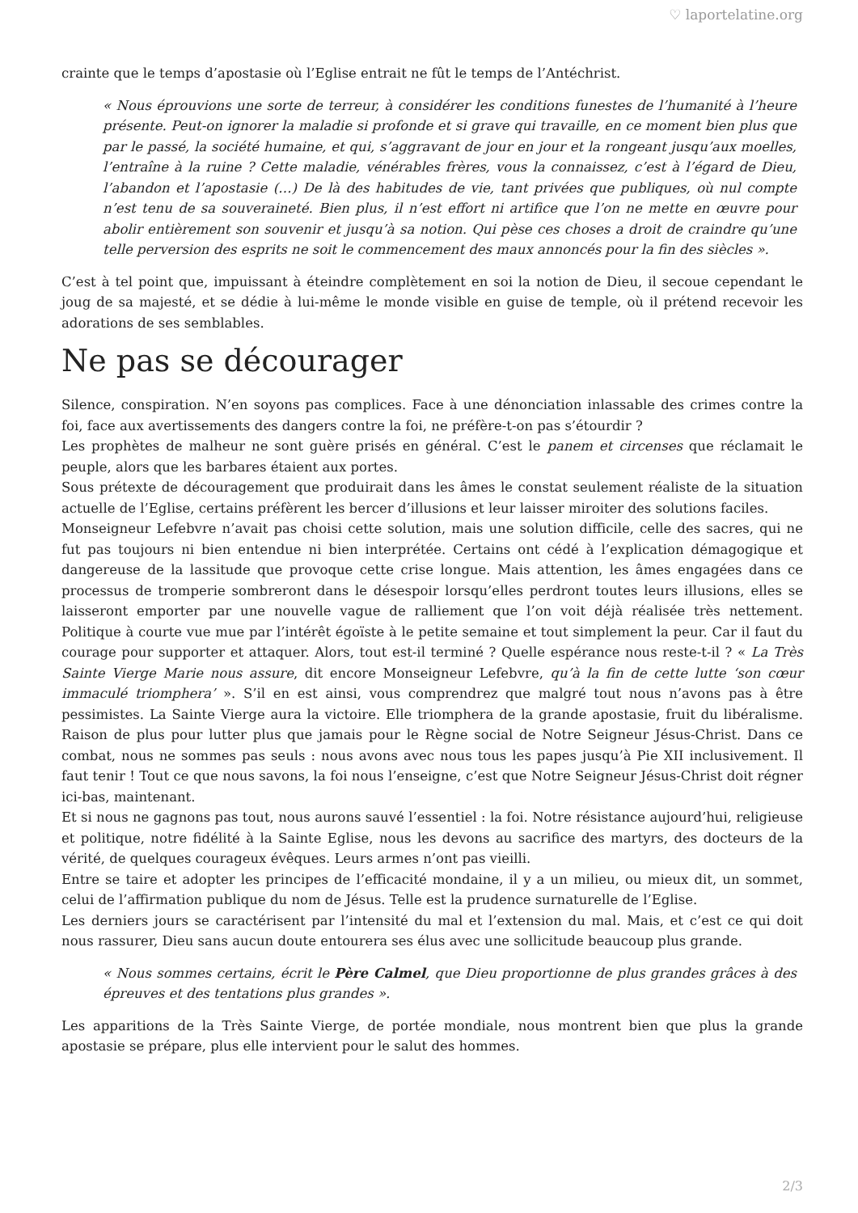♡ laportelatine.org
crainte que le temps d’apostasie où l’Eglise entrait ne fût le temps de l’Antéchrist.
« Nous éprouvions une sorte de terreur, à considérer les conditions funestes de l’humanité à l’heure présente. Peut-on ignorer la maladie si profonde et si grave qui travaille, en ce moment bien plus que par le passé, la société humaine, et qui, s’aggravant de jour en jour et la rongeant jusqu’aux moelles, l’entraîne à la ruine ? Cette maladie, vénérables frères, vous la connaissez, c’est à l’égard de Dieu, l’abandon et l’apostasie (…) De là des habitudes de vie, tant privées que publiques, où nul compte n’est tenu de sa souveraineté. Bien plus, il n’est effort ni artifice que l’on ne mette en œuvre pour abolir entièrement son souvenir et jusqu’à sa notion. Qui pèse ces choses a droit de craindre qu’une telle perversion des esprits ne soit le commencement des maux annoncés pour la fin des siècles ».
C’est à tel point que, impuissant à éteindre complètement en soi la notion de Dieu, il secoue cependant le joug de sa majesté, et se dédie à lui-même le monde visible en guise de temple, où il prétend recevoir les adorations de ses semblables.
Ne pas se décourager
Silence, conspiration. N’en soyons pas complices. Face à une dénonciation inlassable des crimes contre la foi, face aux avertissements des dangers contre la foi, ne préfère-t-on pas s’étourdir ?
Les prophètes de malheur ne sont guère prisés en général. C’est le panem et circenses que réclamait le peuple, alors que les barbares étaient aux portes.
Sous prétexte de découragement que produirait dans les âmes le constat seulement réaliste de la situation actuelle de l’Eglise, certains préfèrent les bercer d’illusions et leur laisser miroiter des solutions faciles.
Monseigneur Lefebvre n’avait pas choisi cette solution, mais une solution difficile, celle des sacres, qui ne fut pas toujours ni bien entendue ni bien interprétée. Certains ont cédé à l’explication démagogique et dangereuse de la lassitude que provoque cette crise longue. Mais attention, les âmes engagées dans ce processus de tromperie sombreront dans le désespoir lorsqu’elles perdront toutes leurs illusions, elles se laisseront emporter par une nouvelle vague de ralliement que l’on voit déjà réalisée très nettement. Politique à courte vue mue par l’intérêt égoïste à le petite semaine et tout simplement la peur. Car il faut du courage pour supporter et attaquer. Alors, tout est-il terminé ? Quelle espérance nous reste-t-il ? « La Très Sainte Vierge Marie nous assure, dit encore Monseigneur Lefebvre, qu’à la fin de cette lutte ‘son cœur immaculé triomphera’ ». S’il en est ainsi, vous comprendrez que malgré tout nous n’avons pas à être pessimistes. La Sainte Vierge aura la victoire. Elle triomphera de la grande apostasie, fruit du libéralisme. Raison de plus pour lutter plus que jamais pour le Règne social de Notre Seigneur Jésus-Christ. Dans ce combat, nous ne sommes pas seuls : nous avons avec nous tous les papes jusqu’à Pie XII inclusivement. Il faut tenir ! Tout ce que nous savons, la foi nous l’enseigne, c’est que Notre Seigneur Jésus-Christ doit régner ici-bas, maintenant.
Et si nous ne gagnons pas tout, nous aurons sauvé l’essentiel : la foi. Notre résistance aujourd’hui, religieuse et politique, notre fidélité à la Sainte Eglise, nous les devons au sacrifice des martyrs, des docteurs de la vérité, de quelques courageux évêques. Leurs armes n’ont pas vieilli.
Entre se taire et adopter les principes de l’efficacité mondaine, il y a un milieu, ou mieux dit, un sommet, celui de l’affirmation publique du nom de Jésus. Telle est la prudence surnaturelle de l’Eglise.
Les derniers jours se caractérisent par l’intensité du mal et l’extension du mal. Mais, et c’est ce qui doit nous rassurer, Dieu sans aucun doute entourera ses élus avec une sollicitude beaucoup plus grande.
« Nous sommes certains, écrit le Père Calmel, que Dieu proportionne de plus grandes grâces à des épreuves et des tentations plus grandes ».
Les apparitions de la Très Sainte Vierge, de portée mondiale, nous montrent bien que plus la grande apostasie se prépare, plus elle intervient pour le salut des hommes.
2/3